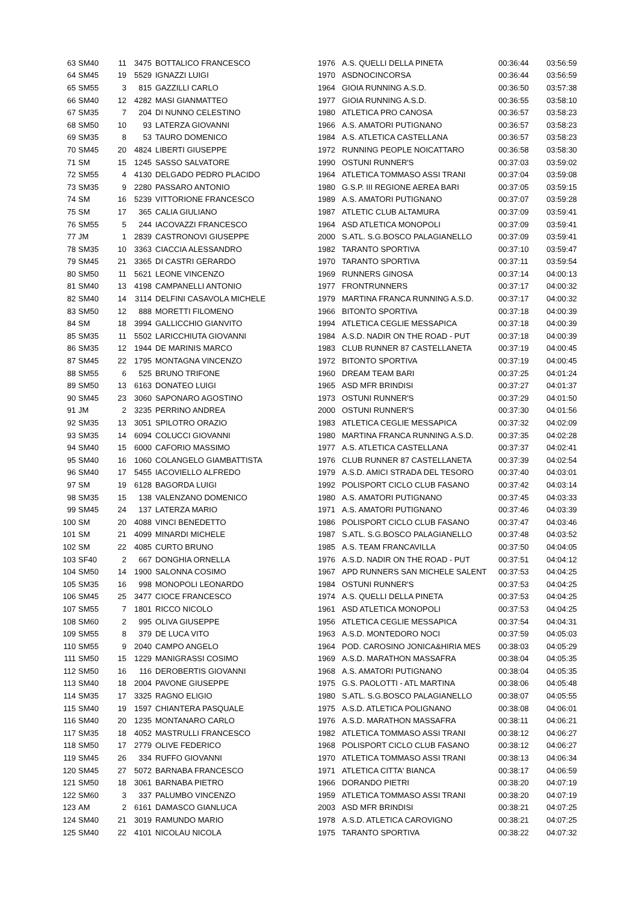| 63 | SM40 | 11 | 3475 | BOTTALICO FRANCESCO | 1976 | A.S. QUELLI DELLA PINETA | 00:36:44 | 03:56:59 |
| 64 | SM45 | 19 | 5529 | IGNAZZI LUIGI | 1970 | ASDNOCINCORSA | 00:36:44 | 03:56:59 |
| 65 | SM55 | 3 | 815 | GAZZILLI CARLO | 1964 | GIOIA RUNNING A.S.D. | 00:36:50 | 03:57:38 |
| 66 | SM40 | 12 | 4282 | MASI GIANMATTEO | 1977 | GIOIA RUNNING A.S.D. | 00:36:55 | 03:58:10 |
| 67 | SM35 | 7 | 204 | DI NUNNO CELESTINO | 1980 | ATLETICA PRO CANOSA | 00:36:57 | 03:58:23 |
| 68 | SM50 | 10 | 93 | LATERZA GIOVANNI | 1966 | A.S. AMATORI PUTIGNANO | 00:36:57 | 03:58:23 |
| 69 | SM35 | 8 | 53 | TAURO DOMENICO | 1984 | A.S. ATLETICA CASTELLANA | 00:36:57 | 03:58:23 |
| 70 | SM45 | 20 | 4824 | LIBERTI GIUSEPPE | 1972 | RUNNING PEOPLE NOICATTARO | 00:36:58 | 03:58:30 |
| 71 | SM | 15 | 1245 | SASSO SALVATORE | 1990 | OSTUNI RUNNER'S | 00:37:03 | 03:59:02 |
| 72 | SM55 | 4 | 4130 | DELGADO PEDRO PLACIDO | 1964 | ATLETICA TOMMASO ASSI TRANI | 00:37:04 | 03:59:08 |
| 73 | SM35 | 9 | 2280 | PASSARO ANTONIO | 1980 | G.S.P. III REGIONE AEREA BARI | 00:37:05 | 03:59:15 |
| 74 | SM | 16 | 5239 | VITTORIONE FRANCESCO | 1989 | A.S. AMATORI PUTIGNANO | 00:37:07 | 03:59:28 |
| 75 | SM | 17 | 365 | CALIA GIULIANO | 1987 | ATLETIC CLUB ALTAMURA | 00:37:09 | 03:59:41 |
| 76 | SM55 | 5 | 244 | IACOVAZZI FRANCESCO | 1964 | ASD ATLETICA MONOPOLI | 00:37:09 | 03:59:41 |
| 77 | JM | 1 | 2839 | CASTRONOVI GIUSEPPE | 2000 | S.ATL. S.G.BOSCO PALAGIANELLO | 00:37:09 | 03:59:41 |
| 78 | SM35 | 10 | 3363 | CIACCIA ALESSANDRO | 1982 | TARANTO SPORTIVA | 00:37:10 | 03:59:47 |
| 79 | SM45 | 21 | 3365 | DI CASTRI GERARDO | 1970 | TARANTO SPORTIVA | 00:37:11 | 03:59:54 |
| 80 | SM50 | 11 | 5621 | LEONE VINCENZO | 1969 | RUNNERS GINOSA | 00:37:14 | 04:00:13 |
| 81 | SM40 | 13 | 4198 | CAMPANELLI ANTONIO | 1977 | FRONTRUNNERS | 00:37:17 | 04:00:32 |
| 82 | SM40 | 14 | 3114 | DELFINI CASAVOLA MICHELE | 1979 | MARTINA FRANCA RUNNING A.S.D. | 00:37:17 | 04:00:32 |
| 83 | SM50 | 12 | 888 | MORETTI FILOMENO | 1966 | BITONTO SPORTIVA | 00:37:18 | 04:00:39 |
| 84 | SM | 18 | 3994 | GALLICCHIO GIANVITO | 1994 | ATLETICA CEGLIE MESSAPICA | 00:37:18 | 04:00:39 |
| 85 | SM35 | 11 | 5502 | LARICCHIUTA GIOVANNI | 1984 | A.S.D. NADIR ON THE ROAD - PUT | 00:37:18 | 04:00:39 |
| 86 | SM35 | 12 | 1944 | DE MARINIS MARCO | 1983 | CLUB RUNNER 87 CASTELLANETA | 00:37:19 | 04:00:45 |
| 87 | SM45 | 22 | 1795 | MONTAGNA VINCENZO | 1972 | BITONTO SPORTIVA | 00:37:19 | 04:00:45 |
| 88 | SM55 | 6 | 525 | BRUNO TRIFONE | 1960 | DREAM TEAM BARI | 00:37:25 | 04:01:24 |
| 89 | SM50 | 13 | 6163 | DONATEO LUIGI | 1965 | ASD MFR BRINDISI | 00:37:27 | 04:01:37 |
| 90 | SM45 | 23 | 3060 | SAPONARO AGOSTINO | 1973 | OSTUNI RUNNER'S | 00:37:29 | 04:01:50 |
| 91 | JM | 2 | 3235 | PERRINO ANDREA | 2000 | OSTUNI RUNNER'S | 00:37:30 | 04:01:56 |
| 92 | SM35 | 13 | 3051 | SPILOTRO ORAZIO | 1983 | ATLETICA CEGLIE MESSAPICA | 00:37:32 | 04:02:09 |
| 93 | SM35 | 14 | 6094 | COLUCCI GIOVANNI | 1980 | MARTINA FRANCA RUNNING A.S.D. | 00:37:35 | 04:02:28 |
| 94 | SM40 | 15 | 6000 | CAFORIO MASSIMO | 1977 | A.S. ATLETICA CASTELLANA | 00:37:37 | 04:02:41 |
| 95 | SM40 | 16 | 1060 | COLANGELO GIAMBATTISTA | 1976 | CLUB RUNNER 87 CASTELLANETA | 00:37:39 | 04:02:54 |
| 96 | SM40 | 17 | 5455 | IACOVIELLO ALFREDO | 1979 | A.S.D. AMICI STRADA DEL TESORO | 00:37:40 | 04:03:01 |
| 97 | SM | 19 | 6128 | BAGORDA LUIGI | 1992 | POLISPORT CICLO CLUB FASANO | 00:37:42 | 04:03:14 |
| 98 | SM35 | 15 | 138 | VALENZANO DOMENICO | 1980 | A.S. AMATORI PUTIGNANO | 00:37:45 | 04:03:33 |
| 99 | SM45 | 24 | 137 | LATERZA MARIO | 1971 | A.S. AMATORI PUTIGNANO | 00:37:46 | 04:03:39 |
| 100 | SM | 20 | 4088 | VINCI BENEDETTO | 1986 | POLISPORT CICLO CLUB FASANO | 00:37:47 | 04:03:46 |
| 101 | SM | 21 | 4099 | MINARDI MICHELE | 1987 | S.ATL. S.G.BOSCO PALAGIANELLO | 00:37:48 | 04:03:52 |
| 102 | SM | 22 | 4085 | CURTO BRUNO | 1985 | A.S. TEAM FRANCAVILLA | 00:37:50 | 04:04:05 |
| 103 | SF40 | 2 | 667 | DONGHIA ORNELLA | 1976 | A.S.D. NADIR ON THE ROAD - PUT | 00:37:51 | 04:04:12 |
| 104 | SM50 | 14 | 1900 | SALONNA COSIMO | 1967 | APD RUNNERS SAN MICHELE SALENT | 00:37:53 | 04:04:25 |
| 105 | SM35 | 16 | 998 | MONOPOLI LEONARDO | 1984 | OSTUNI RUNNER'S | 00:37:53 | 04:04:25 |
| 106 | SM45 | 25 | 3477 | CIOCE FRANCESCO | 1974 | A.S. QUELLI DELLA PINETA | 00:37:53 | 04:04:25 |
| 107 | SM55 | 7 | 1801 | RICCO NICOLO | 1961 | ASD ATLETICA MONOPOLI | 00:37:53 | 04:04:25 |
| 108 | SM60 | 2 | 995 | OLIVA GIUSEPPE | 1956 | ATLETICA CEGLIE MESSAPICA | 00:37:54 | 04:04:31 |
| 109 | SM55 | 8 | 379 | DE LUCA VITO | 1963 | A.S.D. MONTEDORO NOCI | 00:37:59 | 04:05:03 |
| 110 | SM55 | 9 | 2040 | CAMPO ANGELO | 1964 | POD. CAROSINO JONICA&HIRIA MES | 00:38:03 | 04:05:29 |
| 111 | SM50 | 15 | 1229 | MANIGRASSI COSIMO | 1969 | A.S.D. MARATHON MASSAFRA | 00:38:04 | 04:05:35 |
| 112 | SM50 | 16 | 116 | DEROBERTIS GIOVANNI | 1968 | A.S. AMATORI PUTIGNANO | 00:38:04 | 04:05:35 |
| 113 | SM40 | 18 | 2004 | PAVONE GIUSEPPE | 1975 | G.S. PAOLOTTI - ATL MARTINA | 00:38:06 | 04:05:48 |
| 114 | SM35 | 17 | 3325 | RAGNO ELIGIO | 1980 | S.ATL. S.G.BOSCO PALAGIANELLO | 00:38:07 | 04:05:55 |
| 115 | SM40 | 19 | 1597 | CHIANTERA PASQUALE | 1975 | A.S.D. ATLETICA POLIGNANO | 00:38:08 | 04:06:01 |
| 116 | SM40 | 20 | 1235 | MONTANARO CARLO | 1976 | A.S.D. MARATHON MASSAFRA | 00:38:11 | 04:06:21 |
| 117 | SM35 | 18 | 4052 | MASTRULLI FRANCESCO | 1982 | ATLETICA TOMMASO ASSI TRANI | 00:38:12 | 04:06:27 |
| 118 | SM50 | 17 | 2779 | OLIVE FEDERICO | 1968 | POLISPORT CICLO CLUB FASANO | 00:38:12 | 04:06:27 |
| 119 | SM45 | 26 | 334 | RUFFO GIOVANNI | 1970 | ATLETICA TOMMASO ASSI TRANI | 00:38:13 | 04:06:34 |
| 120 | SM45 | 27 | 5072 | BARNABA FRANCESCO | 1971 | ATLETICA CITTA' BIANCA | 00:38:17 | 04:06:59 |
| 121 | SM50 | 18 | 3061 | BARNABA PIETRO | 1966 | DORANDO PIETRI | 00:38:20 | 04:07:19 |
| 122 | SM60 | 3 | 337 | PALUMBO VINCENZO | 1959 | ATLETICA TOMMASO ASSI TRANI | 00:38:20 | 04:07:19 |
| 123 | AM | 2 | 6161 | DAMASCO GIANLUCA | 2003 | ASD MFR BRINDISI | 00:38:21 | 04:07:25 |
| 124 | SM40 | 21 | 3019 | RAMUNDO MARIO | 1978 | A.S.D. ATLETICA CAROVIGNO | 00:38:21 | 04:07:25 |
| 125 | SM40 | 22 | 4101 | NICOLAU NICOLA | 1975 | TARANTO SPORTIVA | 00:38:22 | 04:07:32 |